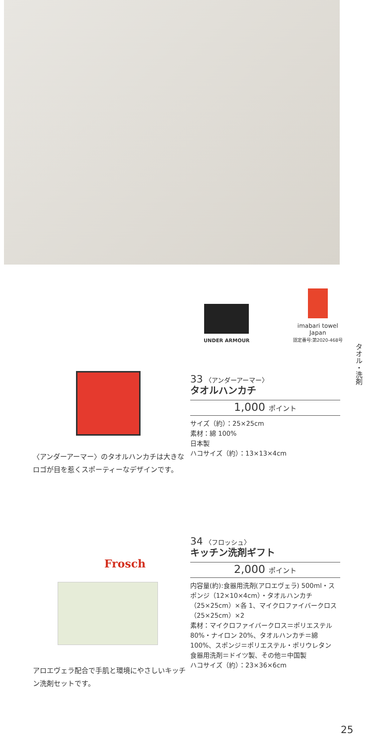UNDER ARMOUR
imabari towel
Japan
認定番号:第2020-468号
タオル・洗剤
33 〈アンダーアーマー〉
タオルハンカチ
1,000 ポイント
サイズ（約）：25×25cm
素材：綿 100%
日本製
ハコサイズ（約）：13×13×4cm
〈アンダーアーマー〉のタオルハンカチは大きなロゴが目を惹くスポーティーなデザインです。
Frosch
34 〈フロッシュ〉
キッチン洗剤ギフト
2,000 ポイント
内容量(約):食器用洗剤(アロエヴェラ) 500ml・スポンジ（12×10×4cm）・タオルハンカチ（25×25cm）×各 1、マイクロファイバークロス（25×25cm）×2
素材：マイクロファイバークロス＝ポリエステル 80%・ナイロン 20%、タオルハンカチ＝綿 100%、スポンジ＝ポリエステル・ポリウレタン
食器用洗剤＝ドイツ製、その他＝中国製
ハコサイズ（約）：23×36×6cm
アロエヴェラ配合で手肌と環境にやさしいキッチン洗剤セットです。
25